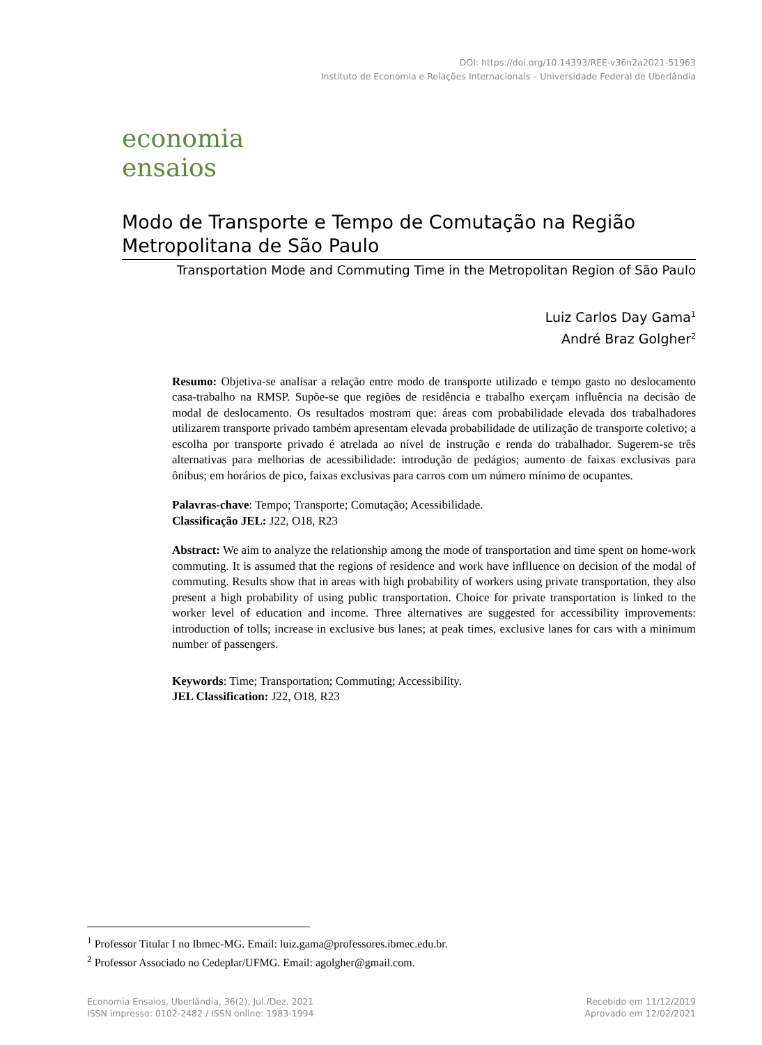DOI: https://doi.org/10.14393/REE-v36n2a2021-51963
Instituto de Economia e Relações Internacionais – Universidade Federal de Uberlândia
economia
ensaios
Modo de Transporte e Tempo de Comutação na Região Metropolitana de São Paulo
Transportation Mode and Commuting Time in the Metropolitan Region of São Paulo
Luiz Carlos Day Gama<sup>1</sup>
André Braz Golgher<sup>2</sup>
Resumo: Objetiva-se analisar a relação entre modo de transporte utilizado e tempo gasto no deslocamento casa-trabalho na RMSP. Supõe-se que regiões de residência e trabalho exerçam influência na decisão de modal de deslocamento. Os resultados mostram que: áreas com probabilidade elevada dos trabalhadores utilizarem transporte privado também apresentam elevada probabilidade de utilização de transporte coletivo; a escolha por transporte privado é atrelada ao nível de instrução e renda do trabalhador. Sugerem-se três alternativas para melhorias de acessibilidade: introdução de pedágios; aumento de faixas exclusivas para ônibus; em horários de pico, faixas exclusivas para carros com um número mínimo de ocupantes.
Palavras-chave: Tempo; Transporte; Comutação; Acessibilidade.
Classificação JEL: J22, O18, R23
Abstract: We aim to analyze the relationship among the mode of transportation and time spent on home-work commuting. It is assumed that the regions of residence and work have inflluence on decision of the modal of commuting. Results show that in areas with high probability of workers using private transportation, they also present a high probability of using public transportation. Choice for private transportation is linked to the worker level of education and income. Three alternatives are suggested for accessibility improvements: introduction of tolls; increase in exclusive bus lanes; at peak times, exclusive lanes for cars with a minimum number of passengers.
Keywords: Time; Transportation; Commuting; Accessibility.
JEL Classification: J22, O18, R23
<sup>1</sup> Professor Titular I no Ibmec-MG. Email: luiz.gama@professores.ibmec.edu.br.
<sup>2</sup> Professor Associado no Cedeplar/UFMG. Email: agolgher@gmail.com.
Economia Ensaios, Uberlândia, 36(2), Jul./Dez. 2021
ISSN impresso: 0102-2482 / ISSN online: 1983-1994
Recebido em 11/12/2019
Aprovado em 12/02/2021